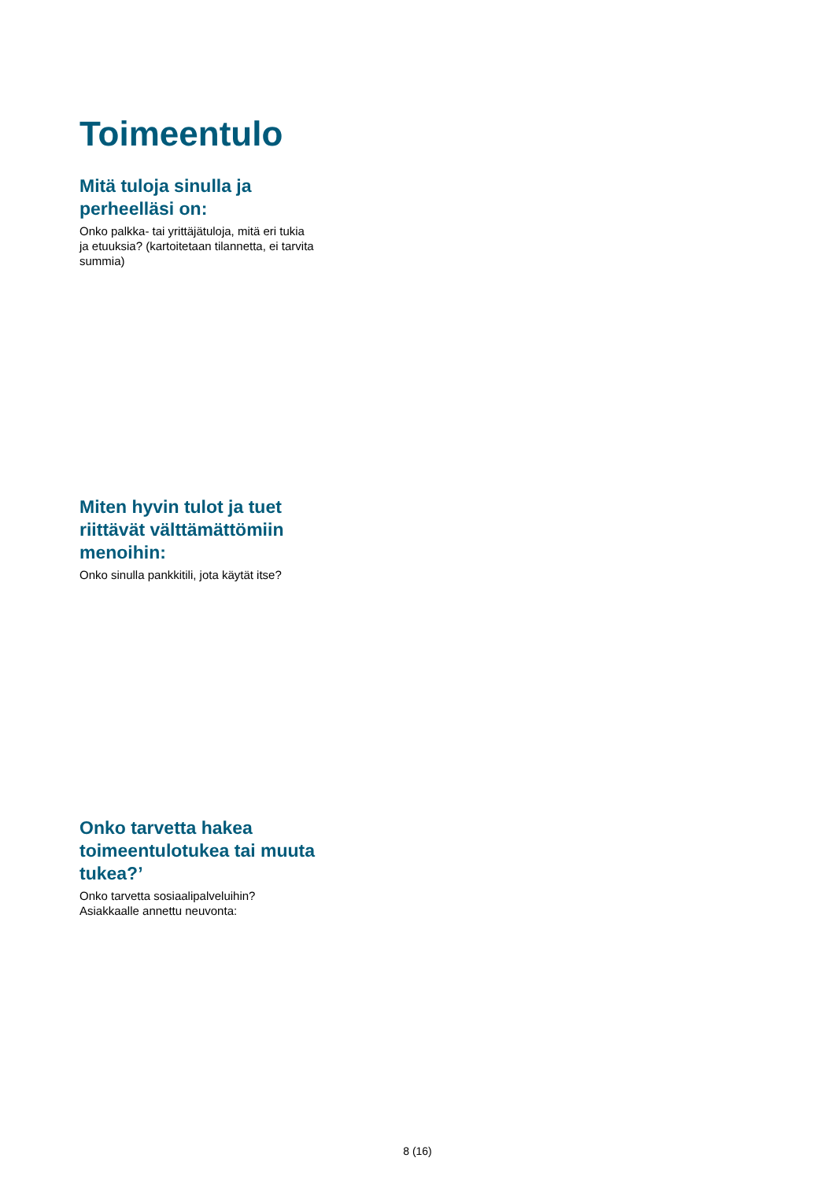Toimeentulo
Mitä tuloja sinulla ja perheelläsi on:
Onko palkka- tai yrittäjätuloja, mitä eri tukia ja etuuksia? (kartoitetaan tilannetta, ei tarvita summia)
Miten hyvin tulot ja tuet riittävät välttämättömiin menoihin:
Onko sinulla pankkitili, jota käytät itse?
Onko tarvetta hakea toimeentulotukea tai muuta tukea?’
Onko tarvetta sosiaalipalveluihin?
Asiakkaalle annettu neuvonta:
8 (16)